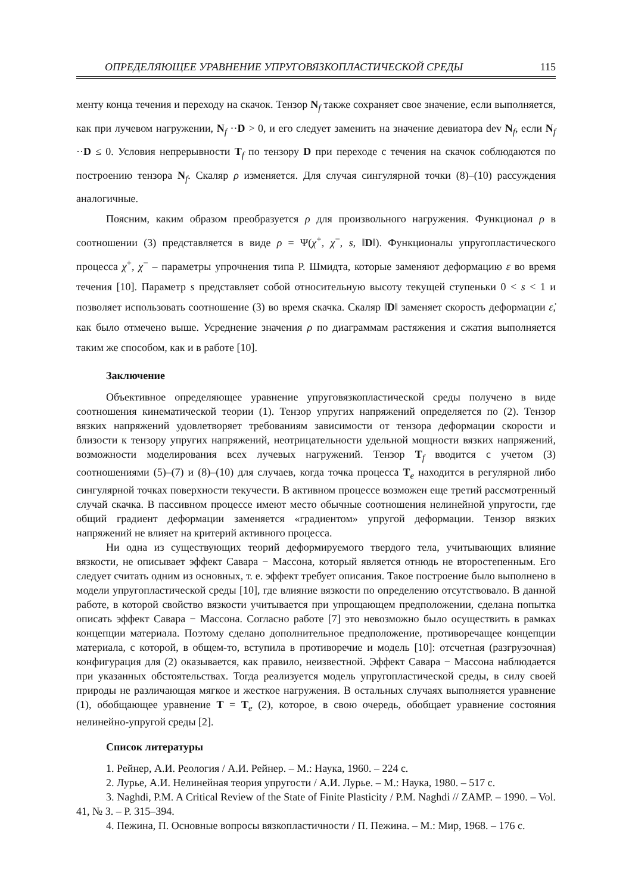ОПРЕДЕЛЯЮЩЕЕ УРАВНЕНИЕ УПРУГОВЯЗКОПЛАСТИЧЕСКОЙ СРЕДЫ 115
менту конца течения и переходу на скачок. Тензор N<sub>f</sub> также сохраняет свое значение, если выполняется, как при лучевом нагружении, N<sub>f</sub> ··D > 0, и его следует заменить на значение девиатора dev N<sub>f</sub>, если N<sub>f</sub> ··D ≤ 0. Условия непрерывности T<sub>f</sub> по тензору D при переходе с течения на скачок соблюдаются по построению тензора N<sub>f</sub>. Скаляр ρ изменяется. Для случая сингулярной точки (8)–(10) рассуждения аналогичные.
Поясним, каким образом преобразуется ρ для произвольного нагружения. Функционал ρ в соотношении (3) представляется в виде ρ = Ψ(χ<sup>+</sup>, χ<sup>−</sup>, s, ‖D‖). Функционалы упругопластического процесса χ<sup>+</sup>, χ<sup>−</sup> – параметры упрочнения типа Р. Шмидта, которые заменяют деформацию ε во время течения [10]. Параметр s представляет собой относительную высоту текущей ступеньки 0 < s < 1 и позволяет использовать соотношение (3) во время скачка. Скаляр ‖D‖ заменяет скорость деформации ε̇, как было отмечено выше. Усреднение значения ρ по диаграммам растяжения и сжатия выполняется таким же способом, как и в работе [10].
Заключение
Объективное определяющее уравнение упруговязкопластической среды получено в виде соотношения кинематической теории (1). Тензор упругих напряжений определяется по (2). Тензор вязких напряжений удовлетворяет требованиям зависимости от тензора деформации скорости и близости к тензору упругих напряжений, неотрицательности удельной мощности вязких напряжений, возможности моделирования всех лучевых нагружений. Тензор T<sub>f</sub> вводится с учетом (3) соотношениями (5)–(7) и (8)–(10) для случаев, когда точка процесса T<sub>e</sub> находится в регулярной либо сингулярной точках поверхности текучести. В активном процессе возможен еще третий рассмотренный случай скачка. В пассивном процессе имеют место обычные соотношения нелинейной упругости, где общий градиент деформации заменяется «градиентом» упругой деформации. Тензор вязких напряжений не влияет на критерий активного процесса.
Ни одна из существующих теорий деформируемого твердого тела, учитывающих влияние вязкости, не описывает эффект Савара − Массона, который является отнюдь не второстепенным. Его следует считать одним из основных, т. е. эффект требует описания. Такое построение было выполнено в модели упругопластической среды [10], где влияние вязкости по определению отсутствовало. В данной работе, в которой свойство вязкости учитывается при упрощающем предположении, сделана попытка описать эффект Савара − Массона. Согласно работе [7] это невозможно было осуществить в рамках концепции материала. Поэтому сделано дополнительное предположение, противоречащее концепции материала, с которой, в общем-то, вступила в противоречие и модель [10]: отсчетная (разгрузочная) конфигурация для (2) оказывается, как правило, неизвестной. Эффект Савара − Массона наблюдается при указанных обстоятельствах. Тогда реализуется модель упругопластической среды, в силу своей природы не различающая мягкое и жесткое нагружения. В остальных случаях выполняется уравнение (1), обобщающее уравнение T = T<sub>e</sub> (2), которое, в свою очередь, обобщает уравнение состояния нелинейно-упругой среды [2].
Список литературы
1. Рейнер, А.И. Реология / А.И. Рейнер. – М.: Наука, 1960. – 224 с.
2. Лурье, А.И. Нелинейная теория упругости / А.И. Лурье. – М.: Наука, 1980. – 517 с.
3. Naghdi, P.M. A Critical Review of the State of Finite Plasticity / P.M. Naghdi // ZAMP. – 1990. – Vol. 41, № 3. – P. 315–394.
4. Пежина, П. Основные вопросы вязкопластичности / П. Пежина. – М.: Мир, 1968. – 176 с.